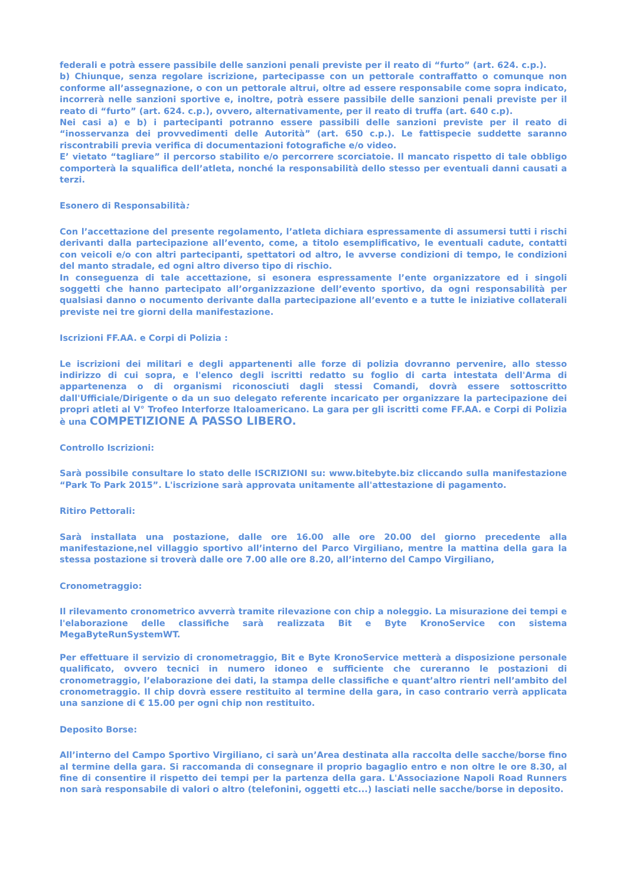federali e potrà essere passibile delle sanzioni penali previste per il reato di “furto” (art. 624. c.p.).
b) Chiunque, senza regolare iscrizione, partecipasse con un pettorale contraffatto o comunque non conforme all’assegnazione, o con un pettorale altrui, oltre ad essere responsabile come sopra indicato, incorrerà nelle sanzioni sportive e, inoltre, potrà essere passibile delle sanzioni penali previste per il reato di “furto” (art. 624. c.p.), ovvero, alternativamente, per il reato di truffa (art. 640 c.p).
Nei casi a) e b) i partecipanti potranno essere passibili delle sanzioni previste per il reato di “inosservanza dei provvedimenti delle Autorità” (art. 650 c.p.). Le fattispecie suddette saranno riscontrabili previa verifica di documentazioni fotografiche e/o video.
E’ vietato “tagliare” il percorso stabilito e/o percorrere scorciatoie. Il mancato rispetto di tale obbligo comporterà la squalifica dell’atleta, nonché la responsabilità dello stesso per eventuali danni causati a terzi.
Esonero di Responsabilità:
Con l’accettazione del presente regolamento, l’atleta dichiara espressamente di assumersi tutti i rischi derivanti dalla partecipazione all’evento, come, a titolo esemplificativo, le eventuali cadute, contatti con veicoli e/o con altri partecipanti, spettatori od altro, le avverse condizioni di tempo, le condizioni del manto stradale, ed ogni altro diverso tipo di rischio.
In conseguenza di tale accettazione, si esonera espressamente l’ente organizzatore ed i singoli soggetti che hanno partecipato all’organizzazione dell’evento sportivo, da ogni responsabilità per qualsiasi danno o nocumento derivante dalla partecipazione all’evento e a tutte le iniziative collaterali previste nei tre giorni della manifestazione.
Iscrizioni FF.AA. e Corpi di Polizia :
Le iscrizioni dei militari e degli appartenenti alle forze di polizia dovranno pervenire, allo stesso indirizzo di cui sopra, e l'elenco degli iscritti redatto su foglio di carta intestata dell'Arma di appartenenza o di organismi riconosciuti dagli stessi Comandi, dovrà essere sottoscritto dall'Ufficiale/Dirigente o da un suo delegato referente incaricato per organizzare la partecipazione dei propri atleti al V° Trofeo Interforze Italoamericano. La gara per gli iscritti come FF.AA. e Corpi di Polizia è una COMPETIZIONE A PASSO LIBERO.
Controllo Iscrizioni:
Sarà possibile consultare lo stato delle ISCRIZIONI su: www.bitebyte.biz cliccando sulla manifestazione “Park To Park 2015”. L'iscrizione sarà approvata unitamente all'attestazione di pagamento.
Ritiro Pettorali:
Sarà installata una postazione, dalle ore 16.00 alle ore 20.00 del giorno precedente alla manifestazione,nel villaggio sportivo all’interno del Parco Virgiliano, mentre la mattina della gara la stessa postazione si troverà dalle ore 7.00 alle ore 8.20, all’interno del Campo Virgiliano,
Cronometraggio:
Il rilevamento cronometrico avverrà tramite rilevazione con chip a noleggio. La misurazione dei tempi e l'elaborazione delle classifiche sarà realizzata Bit e Byte KronoService con sistema MegaByteRunSystemWT.
Per effettuare il servizio di cronometraggio, Bit e Byte KronoService metterà a disposizione personale qualificato, ovvero tecnici in numero idoneo e sufficiente che cureranno le postazioni di cronometraggio, l’elaborazione dei dati, la stampa delle classifiche e quant’altro rientri nell’ambito del cronometraggio. Il chip dovrà essere restituito al termine della gara, in caso contrario verrà applicata una sanzione di € 15.00 per ogni chip non restituito.
Deposito Borse:
All’interno del Campo Sportivo Virgiliano, ci sarà un’Area destinata alla raccolta delle sacche/borse fino al termine della gara. Si raccomanda di consegnare il proprio bagaglio entro e non oltre le ore 8.30, al fine di consentire il rispetto dei tempi per la partenza della gara. L'Associazione Napoli Road Runners non sarà responsabile di valori o altro (telefonini, oggetti etc...) lasciati nelle sacche/borse in deposito.